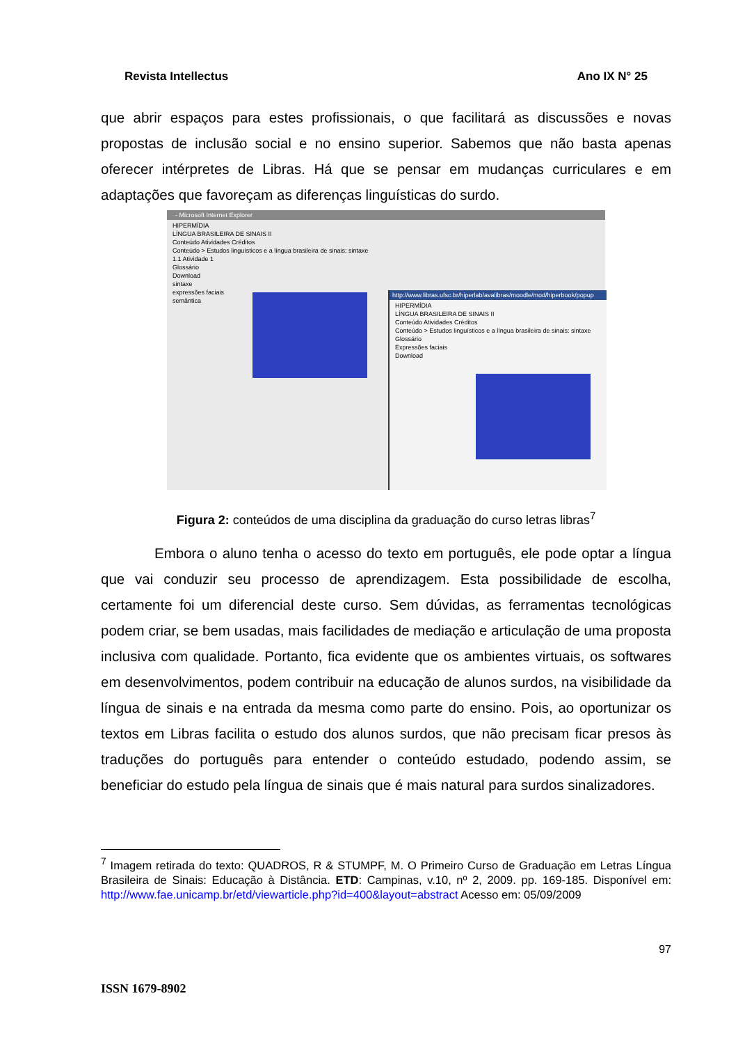Revista Intellectus Ano IX N° 25
que abrir espaços para estes profissionais, o que facilitará as discussões e novas propostas de inclusão social e no ensino superior. Sabemos que não basta apenas oferecer intérpretes de Libras. Há que se pensar em mudanças curriculares e em adaptações que favoreçam as diferenças linguísticas do surdo.
- Microsoft Internet Explorer
HIPERMÍDIA
LÍNGUA BRASILEIRA DE SINAIS II
Conteúdo Atividades Créditos
Conteúdo > Estudos linguísticos e a língua brasileira de sinais: sintaxe
1.1 Atividade 1
Glossário
Download
sintaxe
expressões faciais
semântica
http://www.libras.ufsc.br/hiperlab/avalibras/moodle/mod/hiperbook/popup
HIPERMÍDIA
LÍNGUA BRASILEIRA DE SINAIS II
Conteúdo Atividades Créditos
Conteúdo > Estudos linguísticos e a língua brasileira de sinais: sintaxe
Glossário
Expressões faciais
Download
Figura 2: conteúdos de uma disciplina da graduação do curso letras libras<sup>7</sup>
Embora o aluno tenha o acesso do texto em português, ele pode optar a língua que vai conduzir seu processo de aprendizagem. Esta possibilidade de escolha, certamente foi um diferencial deste curso. Sem dúvidas, as ferramentas tecnológicas podem criar, se bem usadas, mais facilidades de mediação e articulação de uma proposta inclusiva com qualidade. Portanto, fica evidente que os ambientes virtuais, os softwares em desenvolvimentos, podem contribuir na educação de alunos surdos, na visibilidade da língua de sinais e na entrada da mesma como parte do ensino. Pois, ao oportunizar os textos em Libras facilita o estudo dos alunos surdos, que não precisam ficar presos às traduções do português para entender o conteúdo estudado, podendo assim, se beneficiar do estudo pela língua de sinais que é mais natural para surdos sinalizadores.
<sup>7</sup> Imagem retirada do texto: QUADROS, R & STUMPF, M. O Primeiro Curso de Graduação em Letras Língua Brasileira de Sinais: Educação à Distância. ETD: Campinas, v.10, nº 2, 2009. pp. 169-185. Disponível em: http://www.fae.unicamp.br/etd/viewarticle.php?id=400&layout=abstract Acesso em: 05/09/2009
97
ISSN 1679-8902